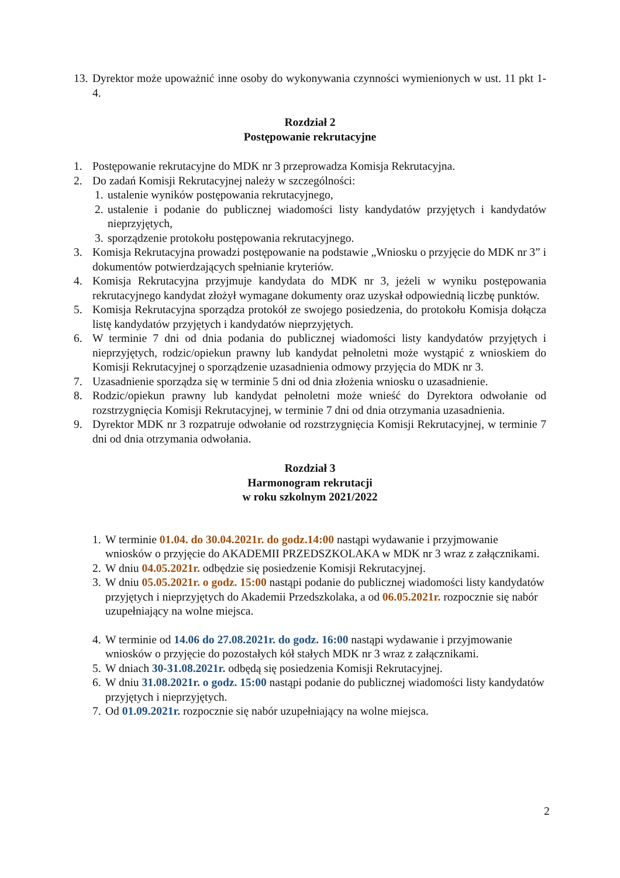13. Dyrektor może upoważnić inne osoby do wykonywania czynności wymienionych w ust. 11 pkt 1-4.
Rozdział 2
Postępowanie rekrutacyjne
1. Postępowanie rekrutacyjne do MDK nr 3 przeprowadza Komisja Rekrutacyjna.
2. Do zadań Komisji Rekrutacyjnej należy w szczególności:
1. ustalenie wyników postępowania rekrutacyjnego,
2. ustalenie i podanie do publicznej wiadomości listy kandydatów przyjętych i kandydatów nieprzyjętych,
3. sporządzenie protokołu postępowania rekrutacyjnego.
3. Komisja Rekrutacyjna prowadzi postępowanie na podstawie „Wniosku o przyjęcie do MDK nr 3” i dokumentów potwierdzających spełnianie kryteriów.
4. Komisja Rekrutacyjna przyjmuje kandydata do MDK nr 3, jeżeli w wyniku postępowania rekrutacyjnego kandydat złożył wymagane dokumenty oraz uzyskał odpowiednią liczbę punktów.
5. Komisja Rekrutacyjna sporządza protokół ze swojego posiedzenia, do protokołu Komisja dołącza listę kandydatów przyjętych i kandydatów nieprzyjętych.
6. W terminie 7 dni od dnia podania do publicznej wiadomości listy kandydatów przyjętych i nieprzyjętych, rodzic/opiekun prawny lub kandydat pełnoletni może wystąpić z wnioskiem do Komisji Rekrutacyjnej o sporządzenie uzasadnienia odmowy przyjęcia do MDK nr 3.
7. Uzasadnienie sporządza się w terminie 5 dni od dnia złożenia wniosku o uzasadnienie.
8. Rodzic/opiekun prawny lub kandydat pełnoletni może wnieść do Dyrektora odwołanie od rozstrzygnięcia Komisji Rekrutacyjnej, w terminie 7 dni od dnia otrzymania uzasadnienia.
9. Dyrektor MDK nr 3 rozpatruje odwołanie od rozstrzygnięcia Komisji Rekrutacyjnej, w terminie 7 dni od dnia otrzymania odwołania.
Rozdział 3
Harmonogram rekrutacji
w roku szkolnym 2021/2022
1. W terminie 01.04. do 30.04.2021r. do godz.14:00 nastąpi wydawanie i przyjmowanie wniosków o przyjęcie do AKADEMII PRZEDSZKOLAKA w MDK nr 3 wraz z załącznikami.
2. W dniu 04.05.2021r. odbędzie się posiedzenie Komisji Rekrutacyjnej.
3. W dniu 05.05.2021r. o godz. 15:00 nastąpi podanie do publicznej wiadomości listy kandydatów przyjętych i nieprzyjętych do Akademii Przedszkolaka, a od 06.05.2021r. rozpocznie się nabór uzupełniający na wolne miejsca.
4. W terminie od 14.06 do 27.08.2021r. do godz. 16:00 nastąpi wydawanie i przyjmowanie wniosków o przyjęcie do pozostałych kół stałych MDK nr 3 wraz z załącznikami.
5. W dniach 30-31.08.2021r. odbędą się posiedzenia Komisji Rekrutacyjnej.
6. W dniu 31.08.2021r. o godz. 15:00 nastąpi podanie do publicznej wiadomości listy kandydatów przyjętych i nieprzyjętych.
7. Od 01.09.2021r. rozpocznie się nabór uzupełniający na wolne miejsca.
2